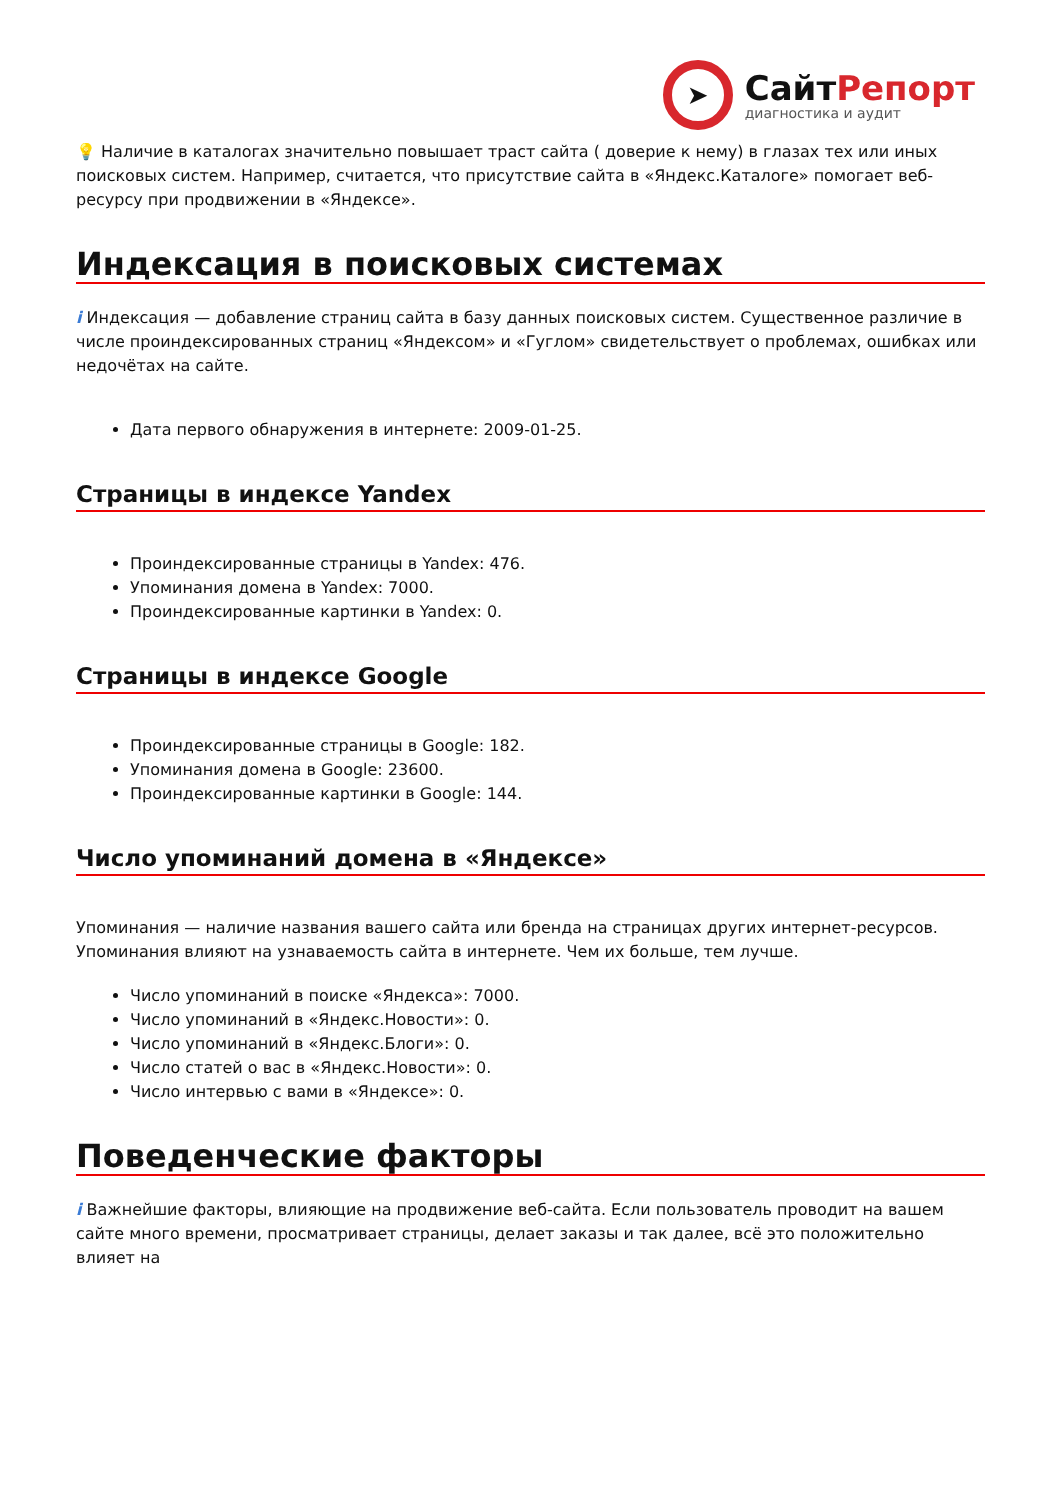➤
СайтРепорт
диагностика и аудит
💡 Наличие в каталогах значительно повышает траст сайта ( доверие к нему) в глазах тех или иных поисковых систем. Например, считается, что присутствие сайта в «Яндекс.Каталоге» помогает веб-ресурсу при продвижении в «Яндексе».
Индексация в поисковых системах
i Индексация — добавление страниц сайта в базу данных поисковых систем. Существенное различие в числе проиндексированных страниц «Яндексом» и «Гуглом» свидетельствует о проблемах, ошибках или недочётах на сайте.
Дата первого обнаружения в интернете: 2009-01-25.
Страницы в индексе Yandex
Проиндексированные страницы в Yandex: 476.
Упоминания домена в Yandex: 7000.
Проиндексированные картинки в Yandex: 0.
Страницы в индексе Google
Проиндексированные страницы в Google: 182.
Упоминания домена в Google: 23600.
Проиндексированные картинки в Google: 144.
Число упоминаний домена в «Яндексе»
Упоминания — наличие названия вашего сайта или бренда на страницах других интернет-ресурсов. Упоминания влияют на узнаваемость сайта в интернете. Чем их больше, тем лучше.
Число упоминаний в поиске «Яндекса»: 7000.
Число упоминаний в «Яндекс.Новости»: 0.
Число упоминаний в «Яндекс.Блоги»: 0.
Число статей о вас в «Яндекс.Новости»: 0.
Число интервью с вами в «Яндексе»: 0.
Поведенческие факторы
i Важнейшие факторы, влияющие на продвижение веб-сайта. Если пользователь проводит на вашем сайте много времени, просматривает страницы, делает заказы и так далее, всё это положительно влияет на